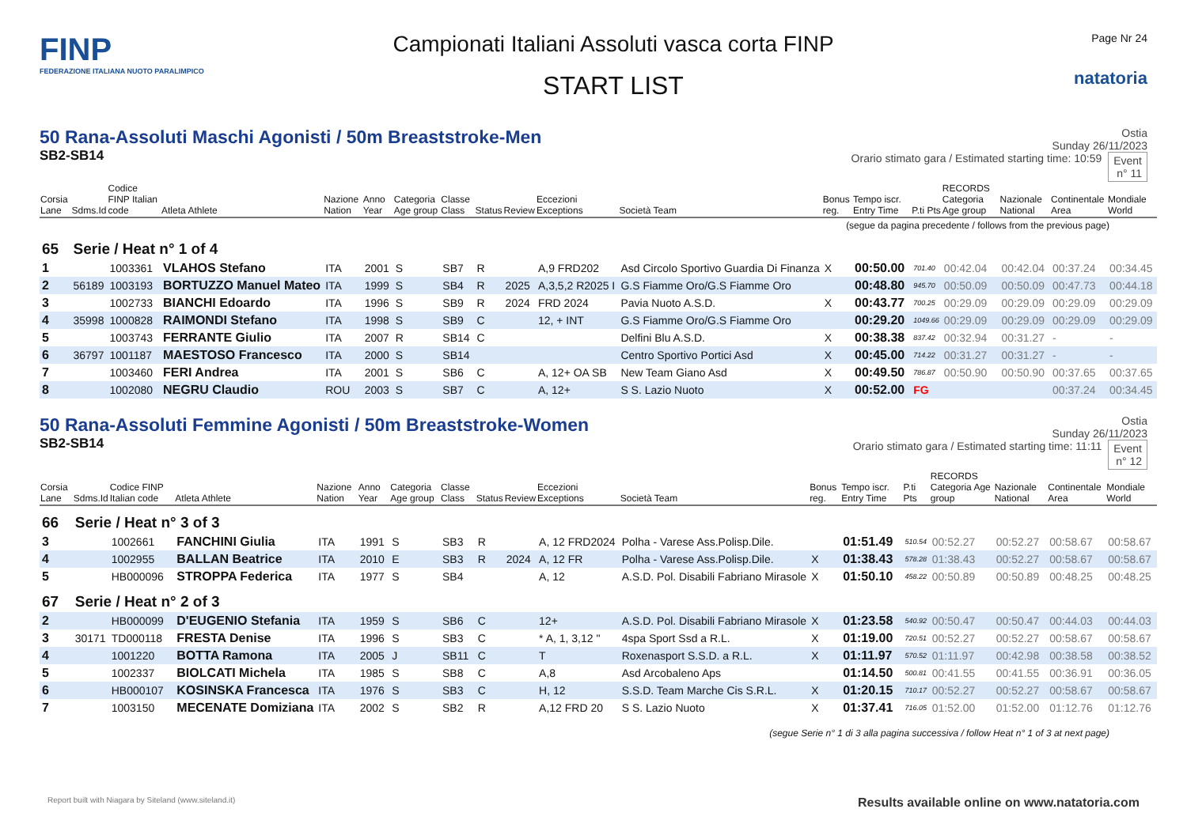FINP
FEDERAZIONE ITALIANA NUOTO PARALIMPICO
Campionati Italiani Assoluti vasca corta FINP
START LIST
Page Nr 24
natatoria
50 Rana-Assoluti Maschi Agonisti / 50m Breaststroke-Men
SB2-SB14
Ostia
Sunday 26/11/2023
Orario stimato gara / Estimated starting time: 10:59 Event
n° 11
| Corsia Lane | Sdms.Id | Codice FINP Italian code | Atleta Athlete | Nazione Nation | Anno Year | Categoria Age group | Classe Class | Status | Review | Eccezioni Exceptions | Società Team | Bonus reg. | Tempo iscr. Entry Time | P.ti Pts | RECORDS Categoria Age group | Nazionale National | Continentale Area | Mondiale World |
| --- | --- | --- | --- | --- | --- | --- | --- | --- | --- | --- | --- | --- | --- | --- | --- | --- | --- | --- |
| (segue da pagina precedente / follows from the previous page) | | | | | | | | | | | | | | | | | | |
| 65 | Serie / Heat n° 1 of 4 | | | | | | | | | | | | | | | | | |
| 1 | | 1003361 | VLAHOS Stefano | ITA | 2001 | S | SB7 | R | | A,9 FRD202 | Asd Circolo Sportivo Guardia Di Finanza | X | 00:50.00 | 701.40 | 00:42.04 | 00:42.04 | 00:37.24 | 00:34.45 |
| 2 | 56189 | 1003193 | BORTUZZO Manuel Mateo | ITA | 1999 | S | SB4 | R | 2025 | A,3,5,2 R2025 I | G.S Fiamme Oro/G.S Fiamme Oro | | 00:48.80 | 945.70 | 00:50.09 | 00:50.09 | 00:47.73 | 00:44.18 |
| 3 | | 1002733 | BIANCHI Edoardo | ITA | 1996 | S | SB9 | R | 2024 | FRD 2024 | Pavia Nuoto A.S.D. | X | 00:43.77 | 700.25 | 00:29.09 | 00:29.09 | 00:29.09 | 00:29.09 |
| 4 | 35998 | 1000828 | RAIMONDI Stefano | ITA | 1998 | S | SB9 | C | | 12, + INT | G.S Fiamme Oro/G.S Fiamme Oro | | 00:29.20 | 1049.66 | 00:29.09 | 00:29.09 | 00:29.09 | 00:29.09 |
| 5 | | 1003743 | FERRANTE Giulio | ITA | 2007 | R | SB14 | C | | | Delfini Blu A.S.D. | X | 00:38.38 | 837.42 | 00:32.94 | 00:31.27 | - | - |
| 6 | 36797 | 1001187 | MAESTOSO Francesco | ITA | 2000 | S | SB14 | | | | Centro Sportivo Portici Asd | X | 00:45.00 | 714.22 | 00:31.27 | 00:31.27 | - | - |
| 7 | | 1003460 | FERI Andrea | ITA | 2001 | S | SB6 | C | | A, 12+ OA SB | New Team Giano Asd | X | 00:49.50 | 786.87 | 00:50.90 | 00:50.90 | 00:37.65 | 00:37.65 |
| 8 | | 1002080 | NEGRU Claudio | ROU | 2003 | S | SB7 | C | | A, 12+ | S S. Lazio Nuoto | X | 00:52.00 | FG | | | 00:37.24 | 00:34.45 |
50 Rana-Assoluti Femmine Agonisti / 50m Breaststroke-Women
SB2-SB14
Ostia
Sunday 26/11/2023
Orario stimato gara / Estimated starting time: 11:11 Event
n° 12
| Corsia Lane | Sdms.Id | Codice FINP Italian code | Atleta Athlete | Nazione Nation | Anno Year | Categoria Age group | Classe Class | Status | Review | Eccezioni Exceptions | Società Team | Bonus reg. | Tempo iscr. Entry Time | P.ti Pts | RECORDS Categoria Age group | Nazionale National | Continentale Area | Mondiale World |
| --- | --- | --- | --- | --- | --- | --- | --- | --- | --- | --- | --- | --- | --- | --- | --- | --- | --- | --- |
| 66 | Serie / Heat n° 3 of 3 | | | | | | | | | | | | | | | | | |
| 3 | | 1002661 | FANCHINI Giulia | ITA | 1991 | S | SB3 | R | | A, 12 FRD2024 | Polha - Varese Ass.Polisp.Dile. | | 01:51.49 | 510.54 | 00:52.27 | 00:52.27 | 00:58.67 | 00:58.67 |
| 4 | | 1002955 | BALLAN Beatrice | ITA | 2010 | E | SB3 | R | 2024 | A, 12 FR | Polha - Varese Ass.Polisp.Dile. | X | 01:38.43 | 578.28 | 01:38.43 | 00:52.27 | 00:58.67 | 00:58.67 |
| 5 | | HB000096 | STROPPA Federica | ITA | 1977 | S | SB4 | | | A, 12 | A.S.D. Pol. Disabili Fabriano Mirasole | X | 01:50.10 | 458.22 | 00:50.89 | 00:50.89 | 00:48.25 | 00:48.25 |
| 67 | Serie / Heat n° 2 of 3 | | | | | | | | | | | | | | | | | |
| 2 | | HB000099 | D'EUGENIO Stefania | ITA | 1959 | S | SB6 | C | | 12+ | A.S.D. Pol. Disabili Fabriano Mirasole | X | 01:23.58 | 540.92 | 00:50.47 | 00:50.47 | 00:44.03 | 00:44.03 |
| 3 | 30171 | TD000118 | FRESTA Denise | ITA | 1996 | S | SB3 | C | | * A, 1, 3,12 " | 4spa Sport Ssd a R.L. | X | 01:19.00 | 720.51 | 00:52.27 | 00:52.27 | 00:58.67 | 00:58.67 |
| 4 | | 1001220 | BOTTA Ramona | ITA | 2005 | J | SB11 | C | | T | Roxenasport S.S.D. a R.L. | X | 01:11.97 | 570.52 | 01:11.97 | 00:42.98 | 00:38.58 | 00:38.52 |
| 5 | | 1002337 | BIOLCATI Michela | ITA | 1985 | S | SB8 | C | | A,8 | Asd Arcobaleno Aps | | 01:14.50 | 500.81 | 00:41.55 | 00:41.55 | 00:36.91 | 00:36.05 |
| 6 | | HB000107 | KOSINSKA Francesca | ITA | 1976 | S | SB3 | C | | H, 12 | S.S.D. Team Marche Cis S.R.L. | X | 01:20.15 | 710.17 | 00:52.27 | 00:52.27 | 00:58.67 | 00:58.67 |
| 7 | | 1003150 | MECENATE Domiziana | ITA | 2002 | S | SB2 | R | | A,12 FRD 20 | S S. Lazio Nuoto | X | 01:37.41 | 716.05 | 01:52.00 | 01:52.00 | 01:12.76 | 01:12.76 |
| (segue Serie n° 1 di 3 alla pagina successiva / follow Heat n° 1 of 3 at next page) | | | | | | | | | | | | | | | | | | |
Report built with Niagara by Siteland (www.siteland.it)
Results available online on www.natatoria.com